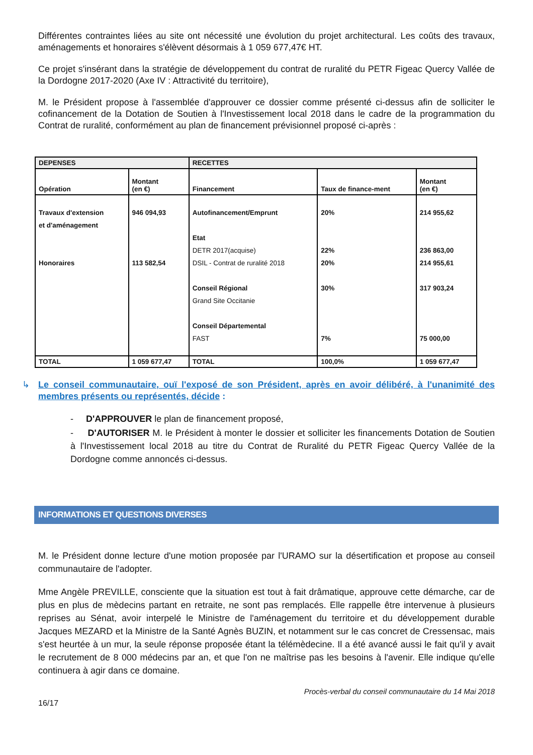Différentes contraintes liées au site ont nécessité une évolution du projet architectural. Les coûts des travaux, aménagements et honoraires s'élèvent désormais à 1 059 677,47€ HT.
Ce projet s'insérant dans la stratégie de développement du contrat de ruralité du PETR Figeac Quercy Vallée de la Dordogne 2017-2020 (Axe IV : Attractivité du territoire),
M. le Président propose à l'assemblée d'approuver ce dossier comme présenté ci-dessus afin de solliciter le cofinancement de la Dotation de Soutien à l'Investissement local 2018 dans le cadre de la programmation du Contrat de ruralité, conformément au plan de financement prévisionnel proposé ci-après :
| DEPENSES | | RECETTES | | |
| --- | --- | --- | --- | --- |
| Opération | Montant (en €) | Financement | Taux de finance-ment | Montant (en €) |
| Travaux d'extension et d'aménagement Honoraires | 946 094,93 113 582,54 | Autofinancement/Emprunt Etat DETR 2017(acquise) DSIL - Contrat de ruralité 2018 Conseil Régional Grand Site Occitanie Conseil Départemental FAST | 20% 22% 20% 30% 7% | 214 955,62 236 863,00 214 955,61 317 903,24 75 000,00 |
| TOTAL | 1 059 677,47 | TOTAL | 100,0% | 1 059 677,47 |
↳ Le conseil communautaire, ouï l'exposé de son Président, après en avoir délibéré, à l'unanimité des membres présents ou représentés, décide :
- D'APPROUVER le plan de financement proposé,
- D'AUTORISER M. le Président à monter le dossier et solliciter les financements Dotation de Soutien à l'Investissement local 2018 au titre du Contrat de Ruralité du PETR Figeac Quercy Vallée de la Dordogne comme annoncés ci-dessus.
INFORMATIONS ET QUESTIONS DIVERSES
M. le Président donne lecture d'une motion proposée par l'URAMO sur la désertification et propose au conseil communautaire de l'adopter.
Mme Angèle PREVILLE, consciente que la situation est tout à fait drâmatique, approuve cette démarche, car de plus en plus de mèdecins partant en retraite, ne sont pas remplacés. Elle rappelle être intervenue à plusieurs reprises au Sénat, avoir interpelé le Ministre de l'aménagement du territoire et du développement durable Jacques MEZARD et la Ministre de la Santé Agnès BUZIN, et notamment sur le cas concret de Cressensac, mais s'est heurtée à un mur, la seule réponse proposée étant la télémèdecine. Il a été avancé aussi le fait qu'il y avait le recrutement de 8 000 médecins par an, et que l'on ne maîtrise pas les besoins à l'avenir. Elle indique qu'elle continuera à agir dans ce domaine.
Procès-verbal du conseil communautaire du 14 Mai 2018
16/17